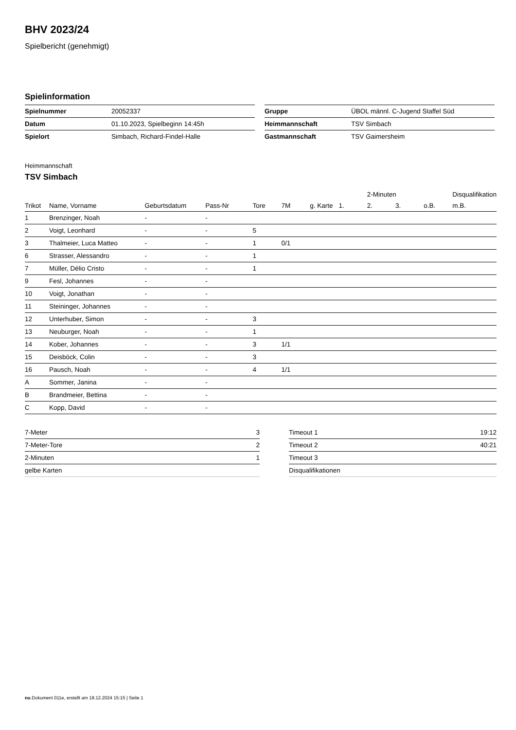BHV 2023/24
Spielbericht (genehmigt)
Spielinformation
| Spielnummer | 20052337 |
| Datum | 01.10.2023, Spielbeginn 14:45h |
| Spielort | Simbach, Richard-Findel-Halle |
| Gruppe | ÜBOL männl. C-Jugend Staffel Süd |
| Heimmannschaft | TSV Simbach |
| Gastmannschaft | TSV Gaimersheim |
Heimmannschaft
TSV Simbach
| | | | | | | | | 2-Minuten | | | Disqualifikation |
| --- | --- | --- | --- | --- | --- | --- | --- | --- | --- | --- | --- |
| Trikot | Name, Vorname | Geburtsdatum | Pass-Nr | Tore | 7M | g. Karte | 1. | 2. | 3. | o.B. | m.B. |
| 1 | Brenzinger, Noah | - | - | | | | | | | | |
| 2 | Voigt, Leonhard | - | - | 5 | | | | | | | |
| 3 | Thalmeier, Luca Matteo | - | - | 1 | 0/1 | | | | | | |
| 6 | Strasser, Alessandro | - | - | 1 | | | | | | | |
| 7 | Müller, Délio Cristo | - | - | 1 | | | | | | | |
| 9 | Fesl, Johannes | - | - | | | | | | | | |
| 10 | Voigt, Jonathan | - | - | | | | | | | | |
| 11 | Steininger, Johannes | - | - | | | | | | | | |
| 12 | Unterhuber, Simon | - | - | 3 | | | | | | | |
| 13 | Neuburger, Noah | - | - | 1 | | | | | | | |
| 14 | Kober, Johannes | - | - | 3 | 1/1 | | | | | | |
| 15 | Deisböck, Colin | - | - | 3 | | | | | | | |
| 16 | Pausch, Noah | - | - | 4 | 1/1 | | | | | | |
| A | Sommer, Janina | - | - | | | | | | | | |
| B | Brandmeier, Bettina | - | - | | | | | | | | |
| C | Kopp, David | - | - | | | | | | | | |
| 7-Meter | 3 |
| 7-Meter-Tore | 2 |
| 2-Minuten | 1 |
| gelbe Karten | |
| Timeout 1 | 19:12 |
| Timeout 2 | 40:21 |
| Timeout 3 | |
| Disqualifikationen | |
nu.Dokument 011e, erstellt am 18.12.2024 15:15 | Seite 1